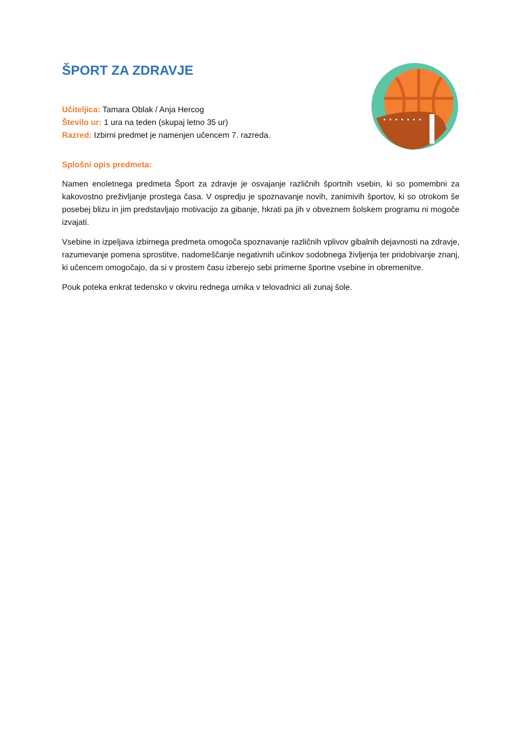ŠPORT ZA ZDRAVJE
Učiteljica: Tamara Oblak / Anja Hercog
Število ur: 1 ura na teden (skupaj letno 35 ur)
Razred: Izbirni predmet je namenjen učencem 7. razreda.
Splošni opis predmeta:
Namen enoletnega predmeta Šport za zdravje je osvajanje različnih športnih vsebin, ki so pomembni za kakovostno preživljanje prostega časa. V ospredju je spoznavanje novih, zanimivih športov, ki so otrokom še posebej blizu in jim predstavljajo motivacijo za gibanje, hkrati pa jih v obveznem šolskem programu ni mogoče izvajati.
Vsebine in izpeljava izbirnega predmeta omogoča spoznavanje različnih vplivov gibalnih dejavnosti na zdravje, razumevanje pomena sprostitve, nadomeščanje negativnih učinkov sodobnega življenja ter pridobivanje znanj, ki učencem omogočajo, da si v prostem času izberejo sebi primerne športne vsebine in obremenitve.
Pouk poteka enkrat tedensko v okviru rednega urnika v telovadnici ali zunaj šole.